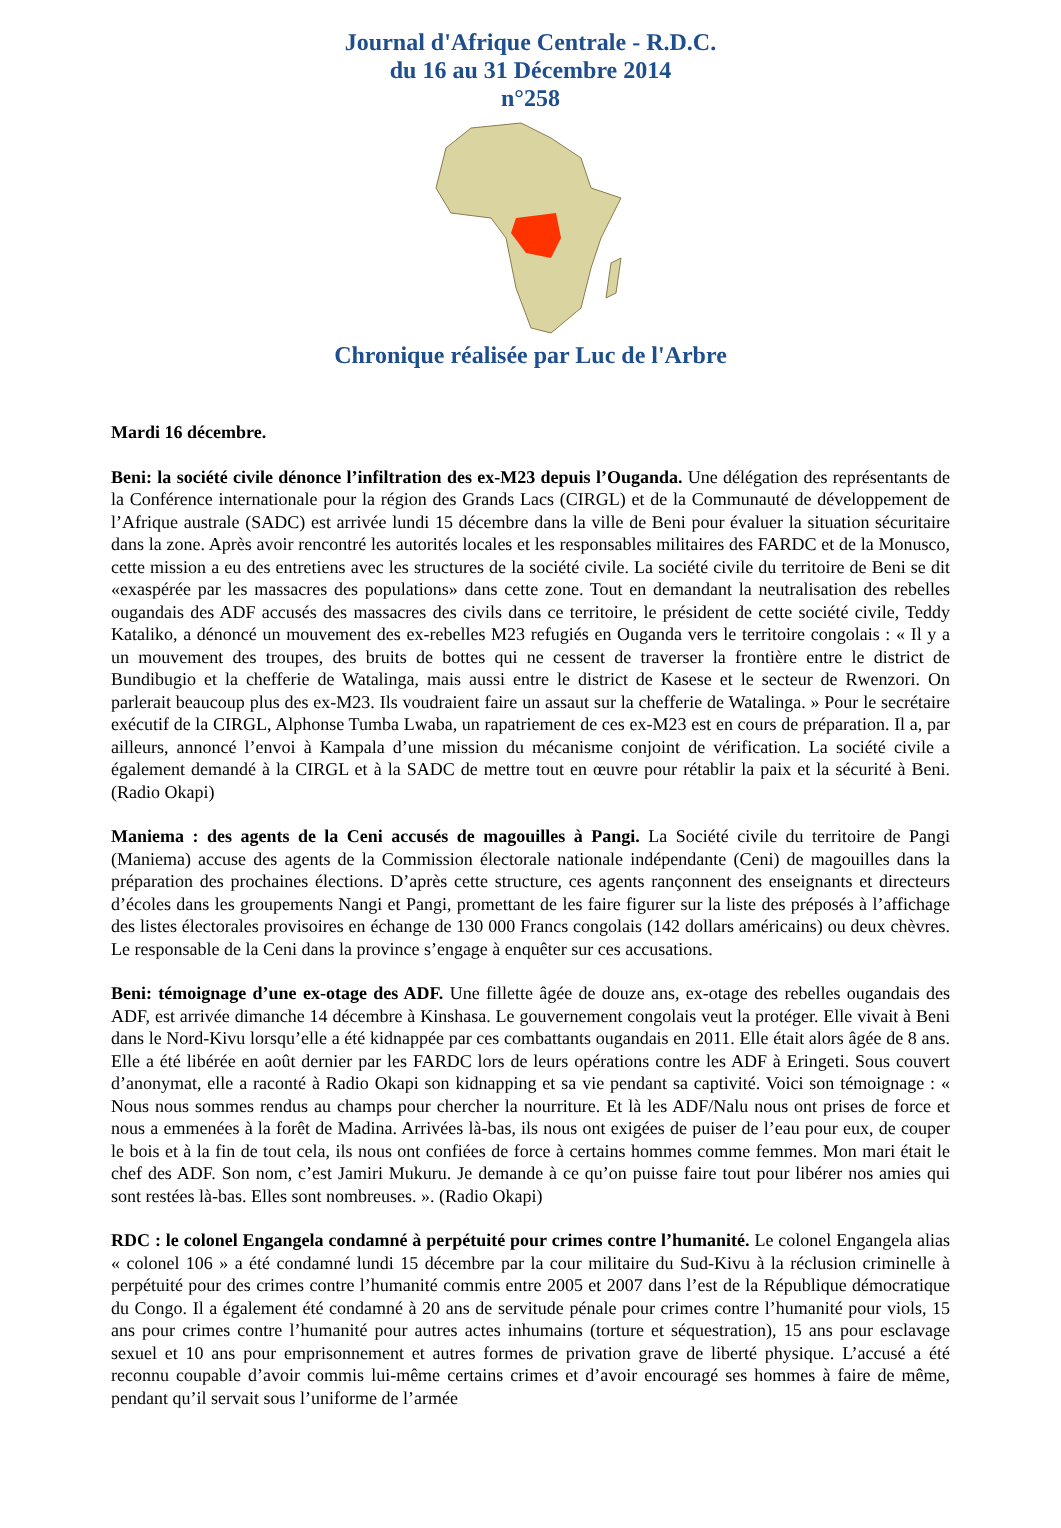Journal d'Afrique Centrale - R.D.C.
du 16 au 31 Décembre 2014
n°258
Chronique réalisée par Luc de l'Arbre
Mardi 16 décembre.
Beni: la société civile dénonce l’infiltration des ex-M23 depuis l’Ouganda. Une délégation des représentants de la Conférence internationale pour la région des Grands Lacs (CIRGL) et de la Communauté de développement de l’Afrique australe (SADC) est arrivée lundi 15 décembre dans la ville de Beni pour évaluer la situation sécuritaire dans la zone. Après avoir rencontré les autorités locales et les responsables militaires des FARDC et de la Monusco, cette mission a eu des entretiens avec les structures de la société civile. La société civile du territoire de Beni se dit «exaspérée par les massacres des populations» dans cette zone. Tout en demandant la neutralisation des rebelles ougandais des ADF accusés des massacres des civils dans ce territoire, le président de cette société civile, Teddy Kataliko, a dénoncé un mouvement des ex-rebelles M23 refugiés en Ouganda vers le territoire congolais : « Il y a un mouvement des troupes, des bruits de bottes qui ne cessent de traverser la frontière entre le district de Bundibugio et la chefferie de Watalinga, mais aussi entre le district de Kasese et le secteur de Rwenzori. On parlerait beaucoup plus des ex-M23. Ils voudraient faire un assaut sur la chefferie de Watalinga. » Pour le secrétaire exécutif de la CIRGL, Alphonse Tumba Lwaba, un rapatriement de ces ex-M23 est en cours de préparation. Il a, par ailleurs, annoncé l’envoi à Kampala d’une mission du mécanisme conjoint de vérification. La société civile a également demandé à la CIRGL et à la SADC de mettre tout en œuvre pour rétablir la paix et la sécurité à Beni. (Radio Okapi)
Maniema : des agents de la Ceni accusés de magouilles à Pangi. La Société civile du territoire de Pangi (Maniema) accuse des agents de la Commission électorale nationale indépendante (Ceni) de magouilles dans la préparation des prochaines élections. D’après cette structure, ces agents rançonnent des enseignants et directeurs d’écoles dans les groupements Nangi et Pangi, promettant de les faire figurer sur la liste des préposés à l’affichage des listes électorales provisoires en échange de 130 000 Francs congolais (142 dollars américains) ou deux chèvres. Le responsable de la Ceni dans la province s’engage à enquêter sur ces accusations.
Beni: témoignage d’une ex-otage des ADF. Une fillette âgée de douze ans, ex-otage des rebelles ougandais des ADF, est arrivée dimanche 14 décembre à Kinshasa. Le gouvernement congolais veut la protéger. Elle vivait à Beni dans le Nord-Kivu lorsqu’elle a été kidnappée par ces combattants ougandais en 2011. Elle était alors âgée de 8 ans. Elle a été libérée en août dernier par les FARDC lors de leurs opérations contre les ADF à Eringeti. Sous couvert d’anonymat, elle a raconté à Radio Okapi son kidnapping et sa vie pendant sa captivité. Voici son témoignage : « Nous nous sommes rendus au champs pour chercher la nourriture. Et là les ADF/Nalu nous ont prises de force et nous a emmenées à la forêt de Madina. Arrivées là-bas, ils nous ont exigées de puiser de l’eau pour eux, de couper le bois et à la fin de tout cela, ils nous ont confiées de force à certains hommes comme femmes. Mon mari était le chef des ADF. Son nom, c’est Jamiri Mukuru. Je demande à ce qu’on puisse faire tout pour libérer nos amies qui sont restées là-bas. Elles sont nombreuses. ». (Radio Okapi)
RDC : le colonel Engangela condamné à perpétuité pour crimes contre l’humanité. Le colonel Engangela alias « colonel 106 » a été condamné lundi 15 décembre par la cour militaire du Sud-Kivu à la réclusion criminelle à perpétuité pour des crimes contre l’humanité commis entre 2005 et 2007 dans l’est de la République démocratique du Congo. Il a également été condamné à 20 ans de servitude pénale pour crimes contre l’humanité pour viols, 15 ans pour crimes contre l’humanité pour autres actes inhumains (torture et séquestration), 15 ans pour esclavage sexuel et 10 ans pour emprisonnement et autres formes de privation grave de liberté physique. L’accusé a été reconnu coupable d’avoir commis lui-même certains crimes et d’avoir encouragé ses hommes à faire de même, pendant qu’il servait sous l’uniforme de l’armée